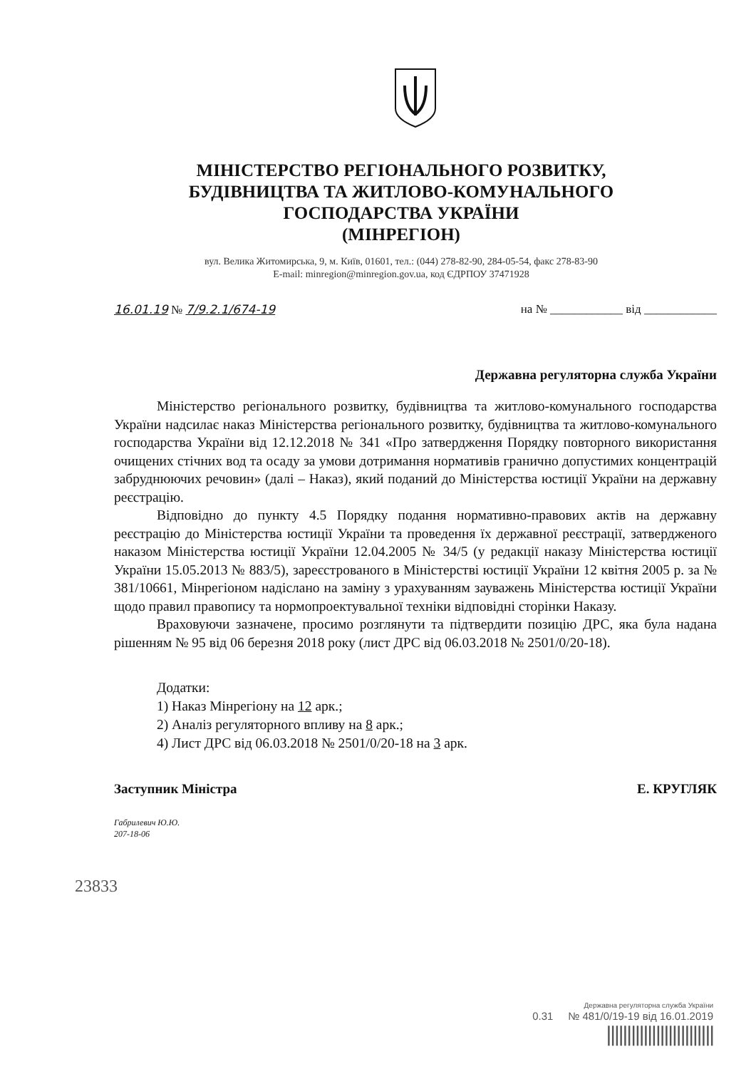МІНІСТЕРСТВО РЕГІОНАЛЬНОГО РОЗВИТКУ,
БУДІВНИЦТВА ТА ЖИТЛОВО-КОМУНАЛЬНОГО
ГОСПОДАРСТВА УКРАЇНИ
(МІНРЕГІОН)
вул. Велика Житомирська, 9, м. Київ, 01601, тел.: (044) 278-82-90, 284-05-54, факс 278-83-90
E-mail: minregion@minregion.gov.ua, код ЄДРПОУ 37471928
16.01.19 № 7/9.2.1/674-19 на № ____________ від ____________
Державна регуляторна служба України
Міністерство регіонального розвитку, будівництва та житлово-комунального господарства України надсилає наказ Міністерства регіонального розвитку, будівництва та житлово-комунального господарства України від 12.12.2018 № 341 «Про затвердження Порядку повторного використання очищених стічних вод та осаду за умови дотримання нормативів гранично допустимих концентрацій забруднюючих речовин» (далі – Наказ), який поданий до Міністерства юстиції України на державну реєстрацію.
Відповідно до пункту 4.5 Порядку подання нормативно-правових актів на державну реєстрацію до Міністерства юстиції України та проведення їх державної реєстрації, затвердженого наказом Міністерства юстиції України 12.04.2005 № 34/5 (у редакції наказу Міністерства юстиції України 15.05.2013 № 883/5), зареєстрованого в Міністерстві юстиції України 12 квітня 2005 р. за № 381/10661, Мінрегіоном надіслано на заміну з урахуванням зауважень Міністерства юстиції України щодо правил правопису та нормопроектувальної техніки відповідні сторінки Наказу.
Враховуючи зазначене, просимо розглянути та підтвердити позицію ДРС, яка була надана рішенням № 95 від 06 березня 2018 року (лист ДРС від 06.03.2018 № 2501/0/20-18).
Додатки:
1) Наказ Мінрегіону на 12 арк.;
2) Аналіз регуляторного впливу на 8 арк.;
4) Лист ДРС від 06.03.2018 № 2501/0/20-18 на 3 арк.
Заступник Міністра Е. КРУГЛЯК
Габрилевич Ю.Ю.
207-18-06
23833
Державна регуляторна служба України
0.31 № 481/0/19-19 від 16.01.2019
||||||||||||||||||||||||||